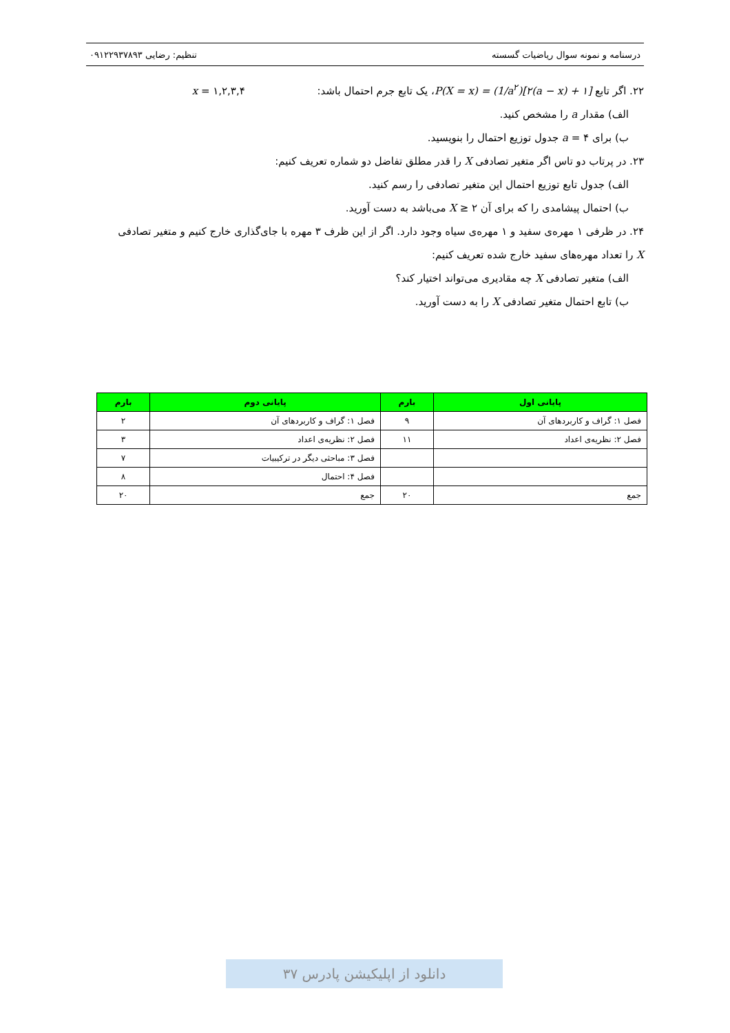درسنامه و نمونه سوال ریاضیات گسسته تنظیم: رضایی ۰۹۱۲۲۹۳۷۸۹۳
۲۲. اگر تابع P(X = x) = (1/a<sup>۲</sup>)[۲(a − x) + ۱]، یک تابع جرم احتمال باشد: x = ۱,۲,۳,۴
الف) مقدار a را مشخص کنید.
ب) برای a = ۴ جدول توزیع احتمال را بنویسید.
۲۳. در پرتاب دو تاس اگر متغیر تصادفی X را قدر مطلق تفاضل دو شماره تعریف کنیم:
الف) جدول تابع توزیع احتمال این متغیر تصادفی را رسم کنید.
ب) احتمال پیشامدی را که برای آن ۲ ≤ X می‌باشد به دست آورید.
۲۴. در ظرفی ۱ مهره‌ی سفید و ۱ مهره‌ی سیاه وجود دارد. اگر از این ظرف ۳ مهره با جای‌گذاری خارج کنیم و متغیر تصادفی X را تعداد مهره‌های سفید خارج شده تعریف کنیم:
الف) متغیر تصادفی X چه مقادیری می‌تواند اختیار کند؟
ب) تابع احتمال متغیر تصادفی X را به دست آورید.
| پایانی اول | بارم | پایانی دوم | بارم |
| --- | --- | --- | --- |
| فصل ۱: گراف و کاربردهای آن | ۹ | فصل ۱: گراف و کاربردهای آن | ۲ |
| فصل ۲: نظریه‌ی اعداد | ۱۱ | فصل ۲: نظریه‌ی اعداد | ۳ |
| | | فصل ۳: مباحثی دیگر در ترکیبیات | ۷ |
| | | فصل ۴: احتمال | ۸ |
| جمع | ۲۰ | جمع | ۲۰ |
دانلود از اپلیکیشن پادرس ۳۷